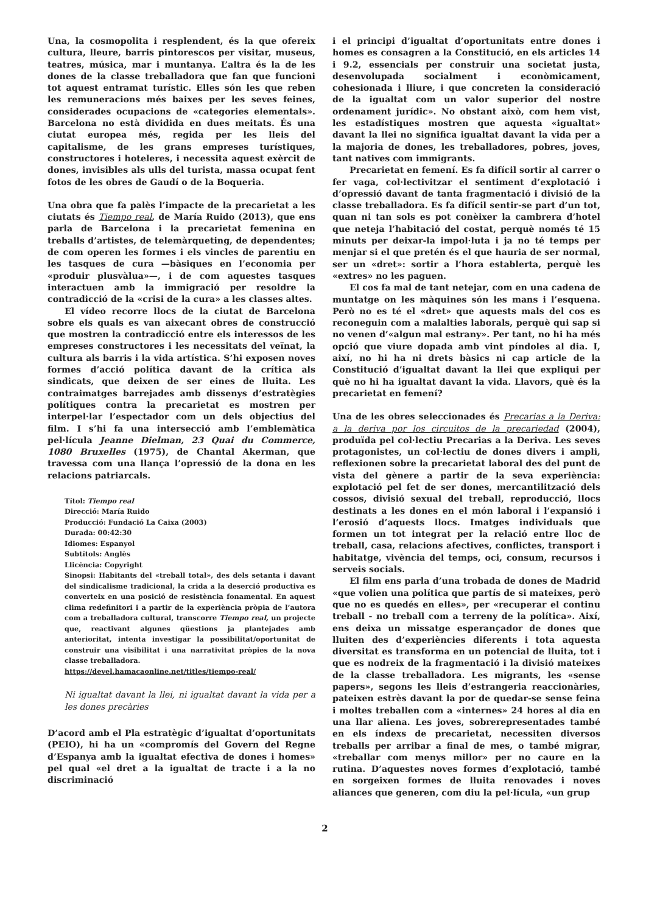Una, la cosmopolita i resplendent, és la que ofereix cultura, lleure, barris pintorescos per visitar, museus, teatres, música, mar i muntanya. L’altra és la de les dones de la classe treballadora que fan que funcioni tot aquest entramat turístic. Elles són les que reben les remuneracions més baixes per les seves feines, considerades ocupacions de «categories elementals». Barcelona no està dividida en dues meitats. És una ciutat europea més, regida per les lleis del capitalisme, de les grans empreses turístiques, constructores i hoteleres, i necessita aquest exèrcit de dones, invisibles als ulls del turista, massa ocupat fent fotos de les obres de Gaudí o de la Boqueria.
Una obra que fa palès l’impacte de la precarietat a les ciutats és Tiempo real, de María Ruido (2013), que ens parla de Barcelona i la precarietat femenina en treballs d’artistes, de telemàrqueting, de dependentes; de com operen les formes i els vincles de parentiu en les tasques de cura —bàsiques en l’economia per «produir plusvàlua»—, i de com aquestes tasques interactuen amb la immigració per resoldre la contradicció de la «crisi de la cura» a les classes altes.
El vídeo recorre llocs de la ciutat de Barcelona sobre els quals es van aixecant obres de construcció que mostren la contradicció entre els interessos de les empreses constructores i les necessitats del veïnat, la cultura als barris i la vida artística. S’hi exposen noves formes d’acció política davant de la crítica als sindicats, que deixen de ser eines de lluita. Les contraimatges barrejades amb dissenys d’estratègies polítiques contra la precarietat es mostren per interpel·lar l’espectador com un dels objectius del film. I s’hi fa una intersecció amb l’emblemàtica pel·lícula Jeanne Dielman, 23 Quai du Commerce, 1080 Bruxelles (1975), de Chantal Akerman, que travessa com una llança l’opressió de la dona en les relacions patriarcals.
Títol: Tiempo real
Direcció: María Ruido
Producció: Fundació La Caixa (2003)
Durada: 00:42:30
Idiomes: Espanyol
Subtítols: Anglès
Llicència: Copyright
Sinopsi: Habitants del «treball total», des dels setanta i davant del sindicalisme tradicional, la crida a la deserció productiva es converteix en una posició de resistència fonamental. En aquest clima redefinitori i a partir de la experiència pròpia de l’autora com a treballadora cultural, transcorre Tiempo real, un projecte que, reactivant algunes qüestions ja plantejades amb anterioritat, intenta investigar la possibilitat/oportunitat de construir una visibilitat i una narrativitat pròpies de la nova classe treballadora.
https://devel.hamacaonline.net/titles/tiempo-real/
Ni igualtat davant la llei, ni igualtat davant la vida per a les dones precàries
D’acord amb el Pla estratègic d’igualtat d’oportunitats (PEIO), hi ha un «compromís del Govern del Regne d’Espanya amb la igualtat efectiva de dones i homes» pel qual «el dret a la igualtat de tracte i a la no discriminació
i el principi d’igualtat d’oportunitats entre dones i homes es consagren a la Constitució, en els articles 14 i 9.2, essencials per construir una societat justa, desenvolupada socialment i econòmicament, cohesionada i lliure, i que concreten la consideració de la igualtat com un valor superior del nostre ordenament jurídic». No obstant això, com hem vist, les estadístiques mostren que aquesta «igualtat» davant la llei no significa igualtat davant la vida per a la majoria de dones, les treballadores, pobres, joves, tant natives com immigrants.
Precarietat en femení. Es fa difícil sortir al carrer o fer vaga, col·lectivitzar el sentiment d’explotació i d’opressió davant de tanta fragmentació i divisió de la classe treballadora. Es fa difícil sentir-se part d’un tot, quan ni tan sols es pot conèixer la cambrera d’hotel que neteja l’habitació del costat, perquè només té 15 minuts per deixar-la impol·luta i ja no té temps per menjar si el que pretén és el que hauria de ser normal, ser un «dret»: sortir a l’hora establerta, perquè les «extres» no les paguen.
El cos fa mal de tant netejar, com en una cadena de muntatge on les màquines són les mans i l’esquena. Però no es té el «dret» que aquests mals del cos es reconeguin com a malalties laborals, perquè qui sap si no venen d’«algun mal estrany». Per tant, no hi ha més opció que viure dopada amb vint píndoles al dia. I, així, no hi ha ni drets bàsics ni cap article de la Constitució d’igualtat davant la llei que expliqui per què no hi ha igualtat davant la vida. Llavors, què és la precarietat en femení?
Una de les obres seleccionades és Precarias a la Deriva: a la deriva por los circuitos de la precariedad (2004), produïda pel col·lectiu Precarias a la Deriva. Les seves protagonistes, un col·lectiu de dones divers i ampli, reflexionen sobre la precarietat laboral des del punt de vista del gènere a partir de la seva experiència: explotació pel fet de ser dones, mercantilització dels cossos, divisió sexual del treball, reproducció, llocs destinats a les dones en el món laboral i l’expansió i l’erosió d’aquests llocs. Imatges individuals que formen un tot integrat per la relació entre lloc de treball, casa, relacions afectives, conflictes, transport i habitatge, vivència del temps, oci, consum, recursos i serveis socials.
El film ens parla d’una trobada de dones de Madrid «que volien una política que partís de si mateixes, però que no es quedés en elles», per «recuperar el continu treball - no treball com a terreny de la política». Així, ens deixa un missatge esperançador de dones que lluiten des d’experiències diferents i tota aquesta diversitat es transforma en un potencial de lluita, tot i que es nodreix de la fragmentació i la divisió mateixes de la classe treballadora. Les migrants, les «sense papers», segons les lleis d’estrangeria reaccionàries, pateixen estrès davant la por de quedar-se sense feina i moltes treballen com a «internes» 24 hores al dia en una llar aliena. Les joves, sobrerepresentades també en els índexs de precarietat, necessiten diversos treballs per arribar a final de mes, o també migrar, «treballar com menys millor» per no caure en la rutina. D’aquestes noves formes d’explotació, també en sorgeixen formes de lluita renovades i noves aliances que generen, com diu la pel·lícula, «un grup
2